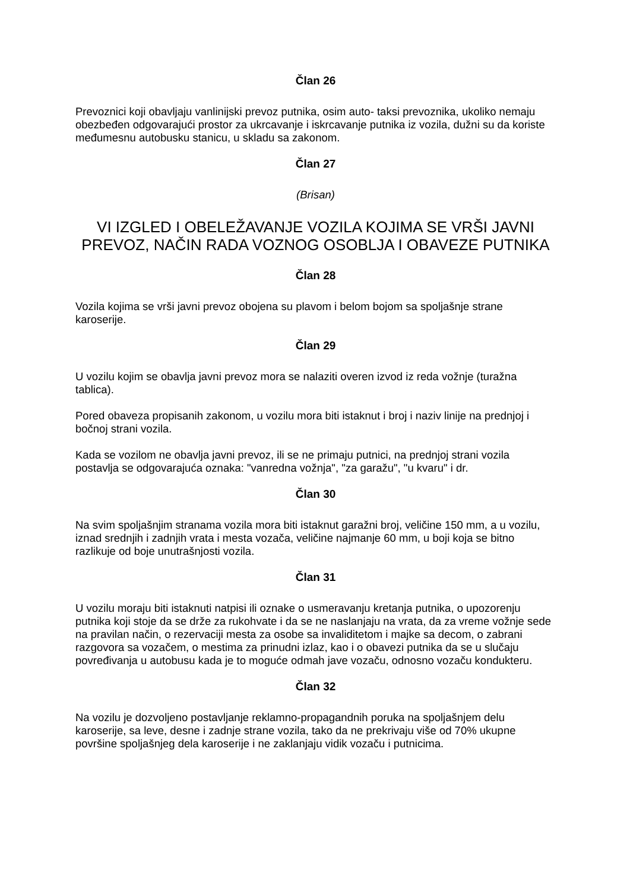Član 26
Prevoznici koji obavljaju vanlinijski prevoz putnika, osim auto- taksi prevoznika, ukoliko nemaju obezbeđen odgovarajući prostor za ukrcavanje i iskrcavanje putnika iz vozila, dužni su da koriste međumesnu autobusku stanicu, u skladu sa zakonom.
Član 27
(Brisan)
VI IZGLED I OBELEŽAVANJE VOZILA KOJIMA SE VRŠI JAVNI PREVOZ, NAČIN RADA VOZNOG OSOBLJA I OBAVEZE PUTNIKA
Član 28
Vozila kojima se vrši javni prevoz obojena su plavom i belom bojom sa spoljašnje strane karoserije.
Član 29
U vozilu kojim se obavlja javni prevoz mora se nalaziti overen izvod iz reda vožnje (turažna tablica).
Pored obaveza propisanih zakonom, u vozilu mora biti istaknut i broj i naziv linije na prednjoj i bočnoj strani vozila.
Kada se vozilom ne obavlja javni prevoz, ili se ne primaju putnici, na prednjoj strani vozila postavlja se odgovarajuća oznaka: "vanredna vožnja", "za garažu", "u kvaru" i dr.
Član 30
Na svim spoljašnjim stranama vozila mora biti istaknut garažni broj, veličine 150 mm, a u vozilu, iznad srednjih i zadnjih vrata i mesta vozača, veličine najmanje 60 mm, u boji koja se bitno razlikuje od boje unutrašnjosti vozila.
Član 31
U vozilu moraju biti istaknuti natpisi ili oznake o usmeravanju kretanja putnika, o upozorenju putnika koji stoje da se drže za rukohvate i da se ne naslanjaju na vrata, da za vreme vožnje sede na pravilan način, o rezervaciji mesta za osobe sa invaliditetom i majke sa decom, o zabrani razgovora sa vozačem, o mestima za prinudni izlaz, kao i o obavezi putnika da se u slučaju povređivanja u autobusu kada je to moguće odmah jave vozaču, odnosno vozaču kondukteru.
Član 32
Na vozilu je dozvoljeno postavljanje reklamno-propagandnih poruka na spoljašnjem delu karoserije, sa leve, desne i zadnje strane vozila, tako da ne prekrivaju više od 70% ukupne površine spoljašnjeg dela karoserije i ne zaklanjaju vidik vozaču i putnicima.